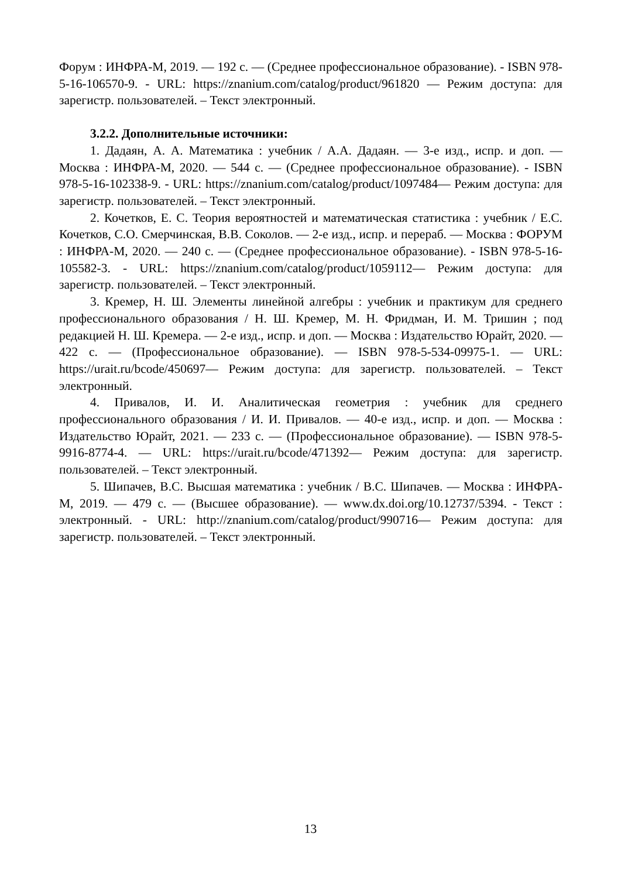Форум : ИНФРА-М, 2019. — 192 с. — (Среднее профессиональное образование). - ISBN 978-5-16-106570-9. - URL: https://znanium.com/catalog/product/961820 — Режим доступа: для зарегистр. пользователей. – Текст электронный.
3.2.2. Дополнительные источники:
1. Дадаян, А. А. Математика : учебник / А.А. Дадаян. — 3-е изд., испр. и доп. — Москва : ИНФРА-М, 2020. — 544 с. — (Среднее профессиональное образование). - ISBN 978-5-16-102338-9. - URL: https://znanium.com/catalog/product/1097484— Режим доступа: для зарегистр. пользователей. – Текст электронный.
2. Кочетков, Е. С. Теория вероятностей и математическая статистика : учебник / Е.С. Кочетков, С.О. Смерчинская, В.В. Соколов. — 2-е изд., испр. и перераб. — Москва : ФОРУМ : ИНФРА-М, 2020. — 240 с. — (Среднее профессиональное образование). - ISBN 978-5-16-105582-3. - URL: https://znanium.com/catalog/product/1059112— Режим доступа: для зарегистр. пользователей. – Текст электронный.
3. Кремер, Н. Ш. Элементы линейной алгебры : учебник и практикум для среднего профессионального образования / Н. Ш. Кремер, М. Н. Фридман, И. М. Тришин ; под редакцией Н. Ш. Кремера. — 2-е изд., испр. и доп. — Москва : Издательство Юрайт, 2020. — 422 с. — (Профессиональное образование). — ISBN 978-5-534-09975-1. — URL: https://urait.ru/bcode/450697— Режим доступа: для зарегистр. пользователей. – Текст электронный.
4. Привалов, И. И. Аналитическая геометрия : учебник для среднего профессионального образования / И. И. Привалов. — 40-е изд., испр. и доп. — Москва : Издательство Юрайт, 2021. — 233 с. — (Профессиональное образование). — ISBN 978-5-9916-8774-4. — URL: https://urait.ru/bcode/471392— Режим доступа: для зарегистр. пользователей. – Текст электронный.
5. Шипачев, В.С. Высшая математика : учебник / В.С. Шипачев. — Москва : ИНФРА-М, 2019. — 479 с. — (Высшее образование). — www.dx.doi.org/10.12737/5394. - Текст : электронный. - URL: http://znanium.com/catalog/product/990716— Режим доступа: для зарегистр. пользователей. – Текст электронный.
13